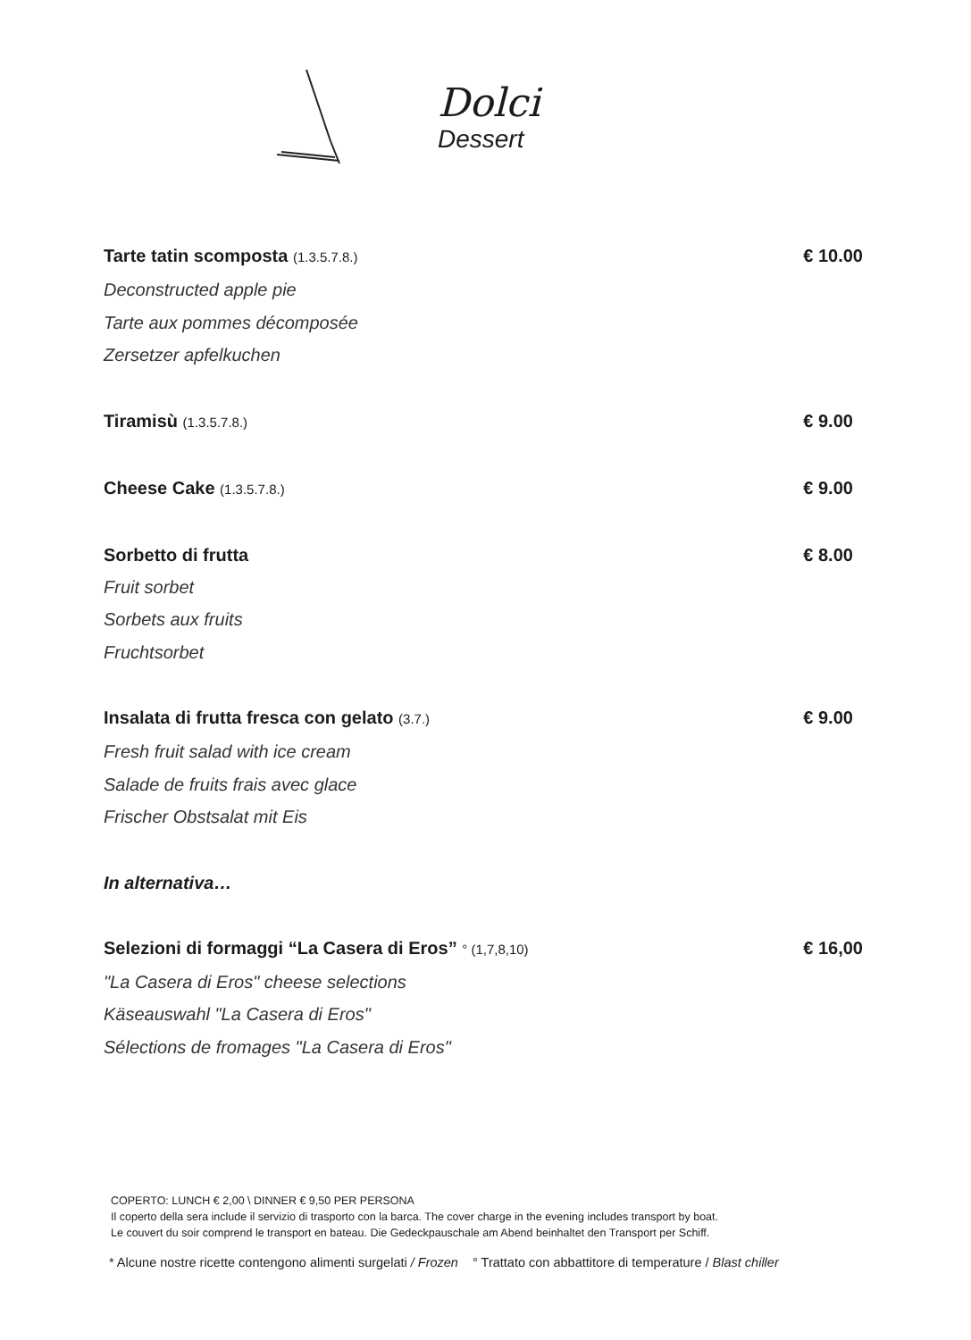Dolci
Dessert
Tarte tatin scomposta (1.3.5.7.8.)
€ 10.00
Deconstructed apple pie
Tarte aux pommes décomposée
Zersetzer apfelkuchen
Tiramisù (1.3.5.7.8.)
€ 9.00
Cheese Cake (1.3.5.7.8.)
€ 9.00
Sorbetto di frutta € 8.00
Fruit sorbet
Sorbets aux fruits
Fruchtsorbet
Insalata di frutta fresca con gelato (3.7.)
€ 9.00
Fresh fruit salad with ice cream
Salade de fruits frais avec glace
Frischer Obstsalat mit Eis
In alternativa…
Selezioni di formaggi “La Casera di Eros” ° (1,7,8,10)
€ 16,00
"La Casera di Eros" cheese selections
Käseauswahl "La Casera di Eros"
Sélections de fromages "La Casera di Eros"
COPERTO: LUNCH € 2,00 \ DINNER € 9,50 PER PERSONA
Il coperto della sera include il servizio di trasporto con la barca. The cover charge in the evening includes transport by boat.
Le couvert du soir comprend le transport en bateau. Die Gedeckpauschale am Abend beinhaltet den Transport per Schiff.
* Alcune nostre ricette contengono alimenti surgelati / Frozen ° Trattato con abbattitore di temperature / Blast chiller